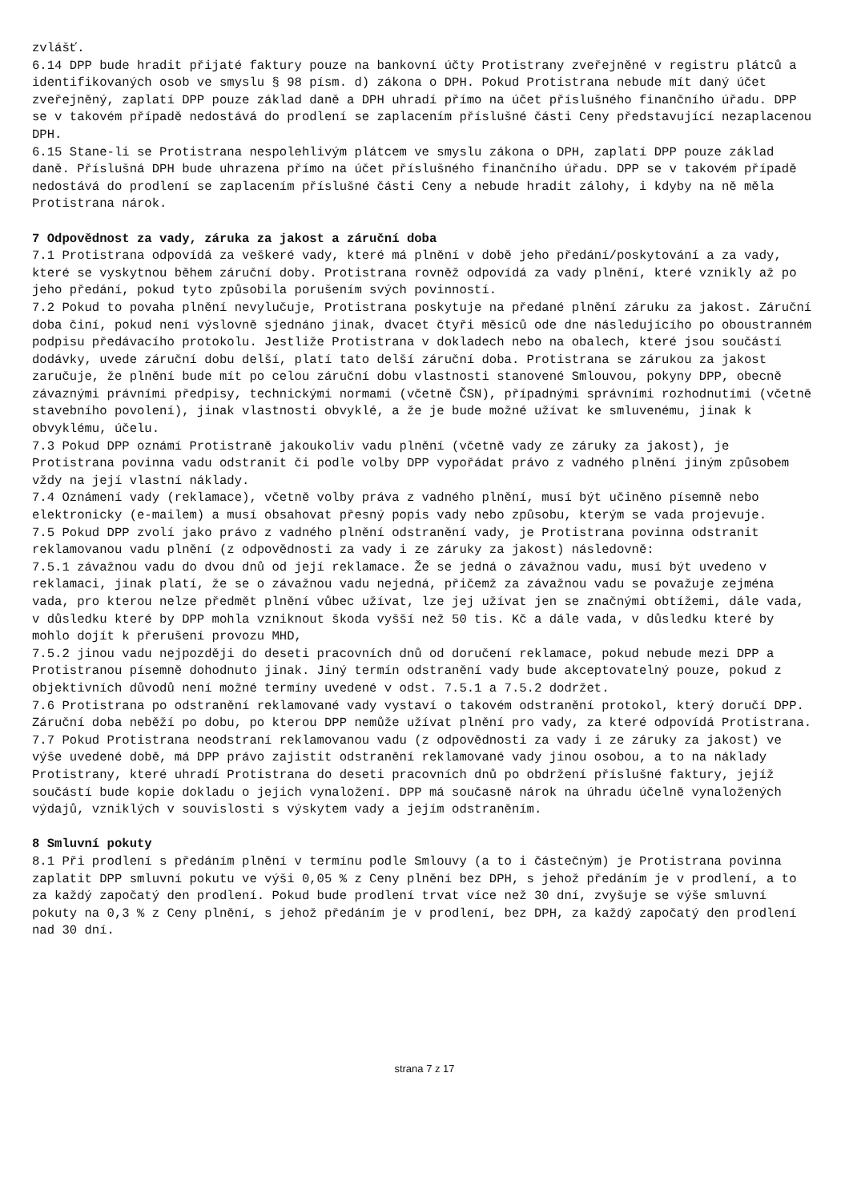zvlášť.
6.14 DPP bude hradit přijaté faktury pouze na bankovní účty Protistrany zveřejněné v registru plátců a identifikovaných osob ve smyslu § 98 písm. d) zákona o DPH. Pokud Protistrana nebude mít daný účet zveřejněný, zaplatí DPP pouze základ daně a DPH uhradí přímo na účet příslušného finančního úřadu. DPP se v takovém případě nedostává do prodlení se zaplacením příslušné části Ceny představující nezaplacenou DPH.
6.15 Stane-li se Protistrana nespolehlivým plátcem ve smyslu zákona o DPH, zaplatí DPP pouze základ daně. Příslušná DPH bude uhrazena přímo na účet příslušného finančního úřadu. DPP se v takovém případě nedostává do prodlení se zaplacením příslušné části Ceny a nebude hradit zálohy, i kdyby na ně měla Protistrana nárok.
7 Odpovědnost za vady, záruka za jakost a záruční doba
7.1 Protistrana odpovídá za veškeré vady, které má plnění v době jeho předání/poskytování a za vady, které se vyskytnou během záruční doby. Protistrana rovněž odpovídá za vady plnění, které vznikly až po jeho předání, pokud tyto způsobila porušením svých povinností.
7.2 Pokud to povaha plnění nevylučuje, Protistrana poskytuje na předané plnění záruku za jakost. Záruční doba činí, pokud není výslovně sjednáno jinak, dvacet čtyři měsíců ode dne následujícího po oboustranném podpisu předávacího protokolu. Jestliže Protistrana v dokladech nebo na obalech, které jsou součástí dodávky, uvede záruční dobu delší, platí tato delší záruční doba. Protistrana se zárukou za jakost zaručuje, že plnění bude mít po celou záruční dobu vlastnosti stanovené Smlouvou, pokyny DPP, obecně závaznými právními předpisy, technickými normami (včetně ČSN), případnými správními rozhodnutími (včetně stavebního povolení), jinak vlastnosti obvyklé, a že je bude možné užívat ke smluvenému, jinak k obvyklému, účelu.
7.3 Pokud DPP oznámí Protistraně jakoukoliv vadu plnění (včetně vady ze záruky za jakost), je Protistrana povinna vadu odstranit či podle volby DPP vypořádat právo z vadného plnění jiným způsobem vždy na její vlastní náklady.
7.4 Oznámení vady (reklamace), včetně volby práva z vadného plnění, musí být učiněno písemně nebo elektronicky (e-mailem) a musí obsahovat přesný popis vady nebo způsobu, kterým se vada projevuje.
7.5 Pokud DPP zvolí jako právo z vadného plnění odstranění vady, je Protistrana povinna odstranit reklamovanou vadu plnění (z odpovědnosti za vady i ze záruky za jakost) následovně:
7.5.1 závažnou vadu do dvou dnů od její reklamace. Že se jedná o závažnou vadu, musí být uvedeno v reklamaci, jinak platí, že se o závažnou vadu nejedná, přičemž za závažnou vadu se považuje zejména vada, pro kterou nelze předmět plnění vůbec užívat, lze jej užívat jen se značnými obtížemi, dále vada, v důsledku které by DPP mohla vzniknout škoda vyšší než 50 tis. Kč a dále vada, v důsledku které by mohlo dojít k přerušení provozu MHD,
7.5.2 jinou vadu nejpozději do deseti pracovních dnů od doručení reklamace, pokud nebude mezi DPP a Protistranou písemně dohodnuto jinak. Jiný termín odstranění vady bude akceptovatelný pouze, pokud z objektivních důvodů není možné termíny uvedené v odst. 7.5.1 a 7.5.2 dodržet.
7.6 Protistrana po odstranění reklamované vady vystaví o takovém odstranění protokol, který doručí DPP. Záruční doba neběží po dobu, po kterou DPP nemůže užívat plnění pro vady, za které odpovídá Protistrana.
7.7 Pokud Protistrana neodstraní reklamovanou vadu (z odpovědnosti za vady i ze záruky za jakost) ve výše uvedené době, má DPP právo zajistit odstranění reklamované vady jinou osobou, a to na náklady Protistrany, které uhradí Protistrana do deseti pracovních dnů po obdržení příslušné faktury, jejíž součástí bude kopie dokladu o jejich vynaložení. DPP má současně nárok na úhradu účelně vynaložených výdajů, vzniklých v souvislosti s výskytem vady a jejím odstraněním.
8 Smluvní pokuty
8.1 Při prodlení s předáním plnění v termínu podle Smlouvy (a to i částečným) je Protistrana povinna zaplatit DPP smluvní pokutu ve výši 0,05 % z Ceny plnění bez DPH, s jehož předáním je v prodlení, a to za každý započatý den prodlení. Pokud bude prodlení trvat více než 30 dní, zvyšuje se výše smluvní pokuty na 0,3 % z Ceny plnění, s jehož předáním je v prodlení, bez DPH, za každý započatý den prodlení nad 30 dní.
strana 7 z 17